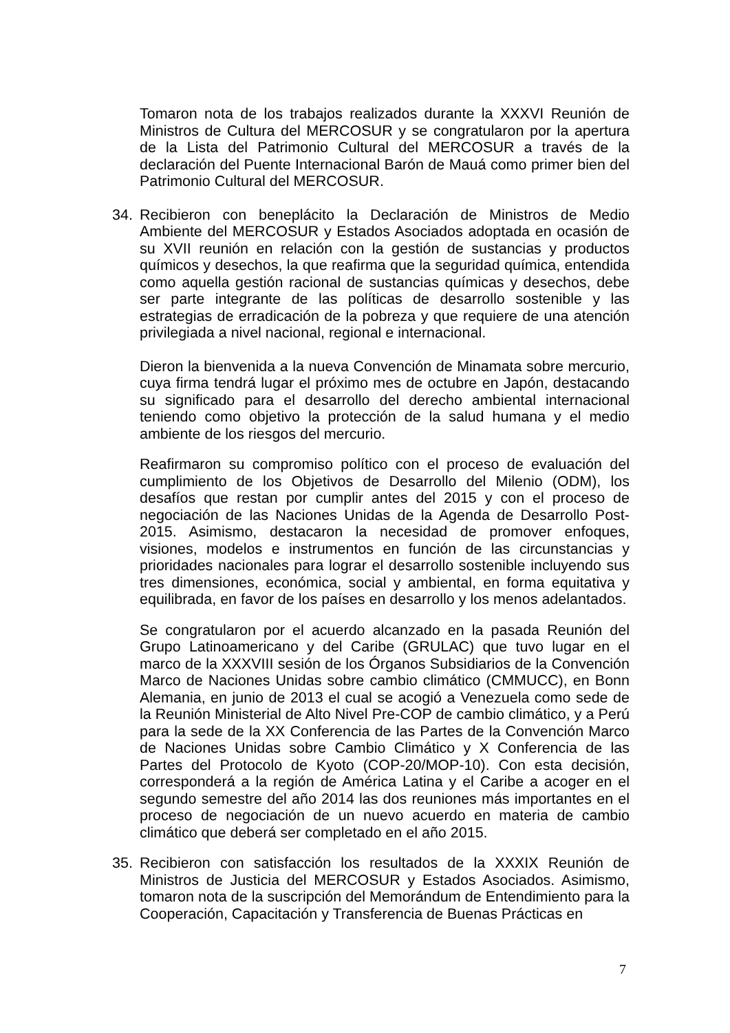Tomaron nota de los trabajos realizados durante la XXXVI Reunión de Ministros de Cultura del MERCOSUR y se congratularon por la apertura de la Lista del Patrimonio Cultural del MERCOSUR a través de la declaración del Puente Internacional Barón de Mauá como primer bien del Patrimonio Cultural del MERCOSUR.
34. Recibieron con beneplácito la Declaración de Ministros de Medio Ambiente del MERCOSUR y Estados Asociados adoptada en ocasión de su XVII reunión en relación con la gestión de sustancias y productos químicos y desechos, la que reafirma que la seguridad química, entendida como aquella gestión racional de sustancias químicas y desechos, debe ser parte integrante de las políticas de desarrollo sostenible y las estrategias de erradicación de la pobreza y que requiere de una atención privilegiada a nivel nacional, regional e internacional.
Dieron la bienvenida a la nueva Convención de Minamata sobre mercurio, cuya firma tendrá lugar el próximo mes de octubre en Japón, destacando su significado para el desarrollo del derecho ambiental internacional teniendo como objetivo la protección de la salud humana y el medio ambiente de los riesgos del mercurio.
Reafirmaron su compromiso político con el proceso de evaluación del cumplimiento de los Objetivos de Desarrollo del Milenio (ODM), los desafíos que restan por cumplir antes del 2015 y con el proceso de negociación de las Naciones Unidas de la Agenda de Desarrollo Post-2015. Asimismo, destacaron la necesidad de promover enfoques, visiones, modelos e instrumentos en función de las circunstancias y prioridades nacionales para lograr el desarrollo sostenible incluyendo sus tres dimensiones, económica, social y ambiental, en forma equitativa y equilibrada, en favor de los países en desarrollo y los menos adelantados.
Se congratularon por el acuerdo alcanzado en la pasada Reunión del Grupo Latinoamericano y del Caribe (GRULAC) que tuvo lugar en el marco de la XXXVIII sesión de los Órganos Subsidiarios de la Convención Marco de Naciones Unidas sobre cambio climático (CMMUCC), en Bonn Alemania, en junio de 2013 el cual se acogió a Venezuela como sede de la Reunión Ministerial de Alto Nivel Pre-COP de cambio climático, y a Perú para la sede de la XX Conferencia de las Partes de la Convención Marco de Naciones Unidas sobre Cambio Climático y X Conferencia de las Partes del Protocolo de Kyoto (COP-20/MOP-10). Con esta decisión, corresponderá a la región de América Latina y el Caribe a acoger en el segundo semestre del año 2014 las dos reuniones más importantes en el proceso de negociación de un nuevo acuerdo en materia de cambio climático que deberá ser completado en el año 2015.
35. Recibieron con satisfacción los resultados de la XXXIX Reunión de Ministros de Justicia del MERCOSUR y Estados Asociados. Asimismo, tomaron nota de la suscripción del Memorándum de Entendimiento para la Cooperación, Capacitación y Transferencia de Buenas Prácticas en
7